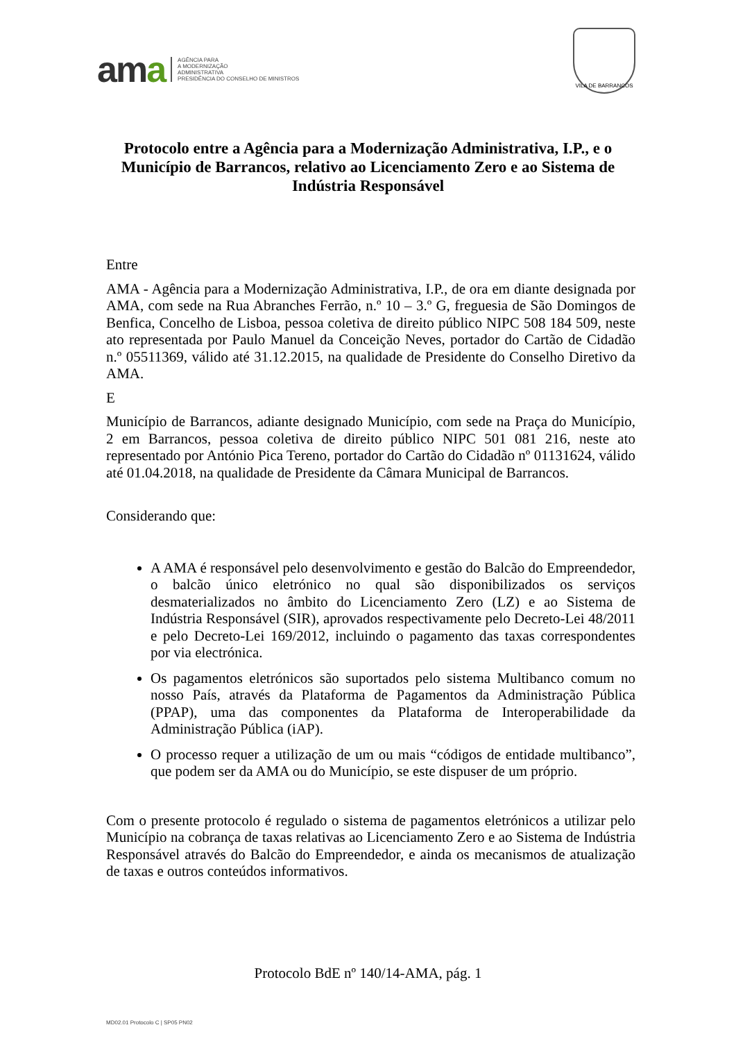ama
AGÊNCIA PARA
A MODERNIZAÇÃO
ADMINISTRATIVA
PRESIDÊNCIA DO CONSELHO DE MINISTROS
VILA DE BARRANCOS
Protocolo entre a Agência para a Modernização Administrativa, I.P., e o Município de Barrancos, relativo ao Licenciamento Zero e ao Sistema de Indústria Responsável
Entre
AMA - Agência para a Modernização Administrativa, I.P., de ora em diante designada por AMA, com sede na Rua Abranches Ferrão, n.º 10 – 3.º G, freguesia de São Domingos de Benfica, Concelho de Lisboa, pessoa coletiva de direito público NIPC 508 184 509, neste ato representada por Paulo Manuel da Conceição Neves, portador do Cartão de Cidadão n.º 05511369, válido até 31.12.2015, na qualidade de Presidente do Conselho Diretivo da AMA.
E
Município de Barrancos, adiante designado Município, com sede na Praça do Município, 2 em Barrancos, pessoa coletiva de direito público NIPC 501 081 216, neste ato representado por António Pica Tereno, portador do Cartão do Cidadão nº 01131624, válido até 01.04.2018, na qualidade de Presidente da Câmara Municipal de Barrancos.
Considerando que:
A AMA é responsável pelo desenvolvimento e gestão do Balcão do Empreendedor, o balcão único eletrónico no qual são disponibilizados os serviços desmaterializados no âmbito do Licenciamento Zero (LZ) e ao Sistema de Indústria Responsável (SIR), aprovados respectivamente pelo Decreto-Lei 48/2011 e pelo Decreto-Lei 169/2012, incluindo o pagamento das taxas correspondentes por via electrónica.
Os pagamentos eletrónicos são suportados pelo sistema Multibanco comum no nosso País, através da Plataforma de Pagamentos da Administração Pública (PPAP), uma das componentes da Plataforma de Interoperabilidade da Administração Pública (iAP).
O processo requer a utilização de um ou mais “códigos de entidade multibanco”, que podem ser da AMA ou do Município, se este dispuser de um próprio.
Com o presente protocolo é regulado o sistema de pagamentos eletrónicos a utilizar pelo Município na cobrança de taxas relativas ao Licenciamento Zero e ao Sistema de Indústria Responsável através do Balcão do Empreendedor, e ainda os mecanismos de atualização de taxas e outros conteúdos informativos.
Protocolo BdE nº 140/14-AMA, pág. 1
MD02.01 Protocolo C | SP05 PN02